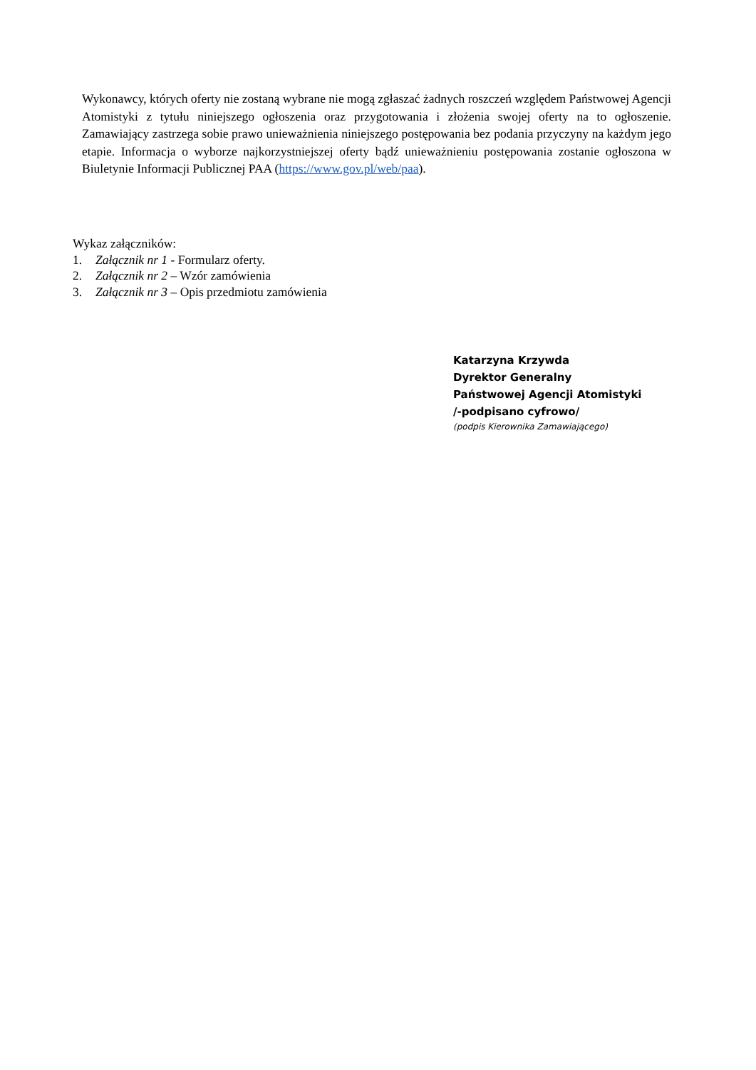Wykonawcy, których oferty nie zostaną wybrane nie mogą zgłaszać żadnych roszczeń względem Państwowej Agencji Atomistyki z tytułu niniejszego ogłoszenia oraz przygotowania i złożenia swojej oferty na to ogłoszenie. Zamawiający zastrzega sobie prawo unieważnienia niniejszego postępowania bez podania przyczyny na każdym jego etapie. Informacja o wyborze najkorzystniejszej oferty bądź unieważnieniu postępowania zostanie ogłoszona w Biuletynie Informacji Publicznej PAA (https://www.gov.pl/web/paa).
Wykaz załączników:
1. Załącznik nr 1 - Formularz oferty.
2. Załącznik nr 2 – Wzór zamówienia
3. Załącznik nr 3 – Opis przedmiotu zamówienia
Katarzyna Krzywda
Dyrektor Generalny
Państwowej Agencji Atomistyki
/-podpisano cyfrowo/
(podpis Kierownika Zamawiającego)